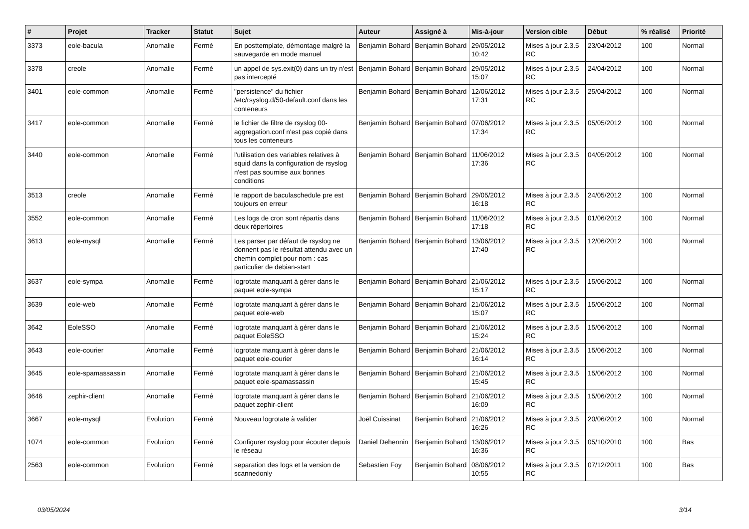| # | Projet | Tracker | Statut | Sujet | Auteur | Assigné à | Mis-à-jour | Version cible | Début | % réalisé | Priorité |
| --- | --- | --- | --- | --- | --- | --- | --- | --- | --- | --- | --- |
| 3373 | eole-bacula | Anomalie | Fermé | En posttemplate, démontage malgré la sauvegarde en mode manuel | Benjamin Bohard | Benjamin Bohard | 29/05/2012 10:42 | Mises à jour 2.3.5 RC | 23/04/2012 | 100 | Normal |
| 3378 | creole | Anomalie | Fermé | un appel de sys.exit(0) dans un try n'est pas intercepté | Benjamin Bohard | Benjamin Bohard | 29/05/2012 15:07 | Mises à jour 2.3.5 RC | 24/04/2012 | 100 | Normal |
| 3401 | eole-common | Anomalie | Fermé | "persistence" du fichier /etc/rsyslog.d/50-default.conf dans les conteneurs | Benjamin Bohard | Benjamin Bohard | 12/06/2012 17:31 | Mises à jour 2.3.5 RC | 25/04/2012 | 100 | Normal |
| 3417 | eole-common | Anomalie | Fermé | le fichier de filtre de rsyslog 00-aggregation.conf n'est pas copié dans tous les conteneurs | Benjamin Bohard | Benjamin Bohard | 07/06/2012 17:34 | Mises à jour 2.3.5 RC | 05/05/2012 | 100 | Normal |
| 3440 | eole-common | Anomalie | Fermé | l'utilisation des variables relatives à squid dans la configuration de rsyslog n'est pas soumise aux bonnes conditions | Benjamin Bohard | Benjamin Bohard | 11/06/2012 17:36 | Mises à jour 2.3.5 RC | 04/05/2012 | 100 | Normal |
| 3513 | creole | Anomalie | Fermé | le rapport de baculaschedule pre est toujours en erreur | Benjamin Bohard | Benjamin Bohard | 29/05/2012 16:18 | Mises à jour 2.3.5 RC | 24/05/2012 | 100 | Normal |
| 3552 | eole-common | Anomalie | Fermé | Les logs de cron sont répartis dans deux répertoires | Benjamin Bohard | Benjamin Bohard | 11/06/2012 17:18 | Mises à jour 2.3.5 RC | 01/06/2012 | 100 | Normal |
| 3613 | eole-mysql | Anomalie | Fermé | Les parser par défaut de rsyslog ne donnent pas le résultat attendu avec un chemin complet pour nom : cas particulier de debian-start | Benjamin Bohard | Benjamin Bohard | 13/06/2012 17:40 | Mises à jour 2.3.5 RC | 12/06/2012 | 100 | Normal |
| 3637 | eole-sympa | Anomalie | Fermé | logrotate manquant à gérer dans le paquet eole-sympa | Benjamin Bohard | Benjamin Bohard | 21/06/2012 15:17 | Mises à jour 2.3.5 RC | 15/06/2012 | 100 | Normal |
| 3639 | eole-web | Anomalie | Fermé | logrotate manquant à gérer dans le paquet eole-web | Benjamin Bohard | Benjamin Bohard | 21/06/2012 15:07 | Mises à jour 2.3.5 RC | 15/06/2012 | 100 | Normal |
| 3642 | EoleSSO | Anomalie | Fermé | logrotate manquant à gérer dans le paquet EoleSSO | Benjamin Bohard | Benjamin Bohard | 21/06/2012 15:24 | Mises à jour 2.3.5 RC | 15/06/2012 | 100 | Normal |
| 3643 | eole-courier | Anomalie | Fermé | logrotate manquant à gérer dans le paquet eole-courier | Benjamin Bohard | Benjamin Bohard | 21/06/2012 16:14 | Mises à jour 2.3.5 RC | 15/06/2012 | 100 | Normal |
| 3645 | eole-spamassassin | Anomalie | Fermé | logrotate manquant à gérer dans le paquet eole-spamassassin | Benjamin Bohard | Benjamin Bohard | 21/06/2012 15:45 | Mises à jour 2.3.5 RC | 15/06/2012 | 100 | Normal |
| 3646 | zephir-client | Anomalie | Fermé | logrotate manquant à gérer dans le paquet zephir-client | Benjamin Bohard | Benjamin Bohard | 21/06/2012 16:09 | Mises à jour 2.3.5 RC | 15/06/2012 | 100 | Normal |
| 3667 | eole-mysql | Evolution | Fermé | Nouveau logrotate à valider | Joël Cuissinat | Benjamin Bohard | 21/06/2012 16:26 | Mises à jour 2.3.5 RC | 20/06/2012 | 100 | Normal |
| 1074 | eole-common | Evolution | Fermé | Configurer rsyslog pour écouter depuis le réseau | Daniel Dehennin | Benjamin Bohard | 13/06/2012 16:36 | Mises à jour 2.3.5 RC | 05/10/2010 | 100 | Bas |
| 2563 | eole-common | Evolution | Fermé | separation des logs et la version de scannedonly | Sebastien Foy | Benjamin Bohard | 08/06/2012 10:55 | Mises à jour 2.3.5 RC | 07/12/2011 | 100 | Bas |
03/05/2024 3/14